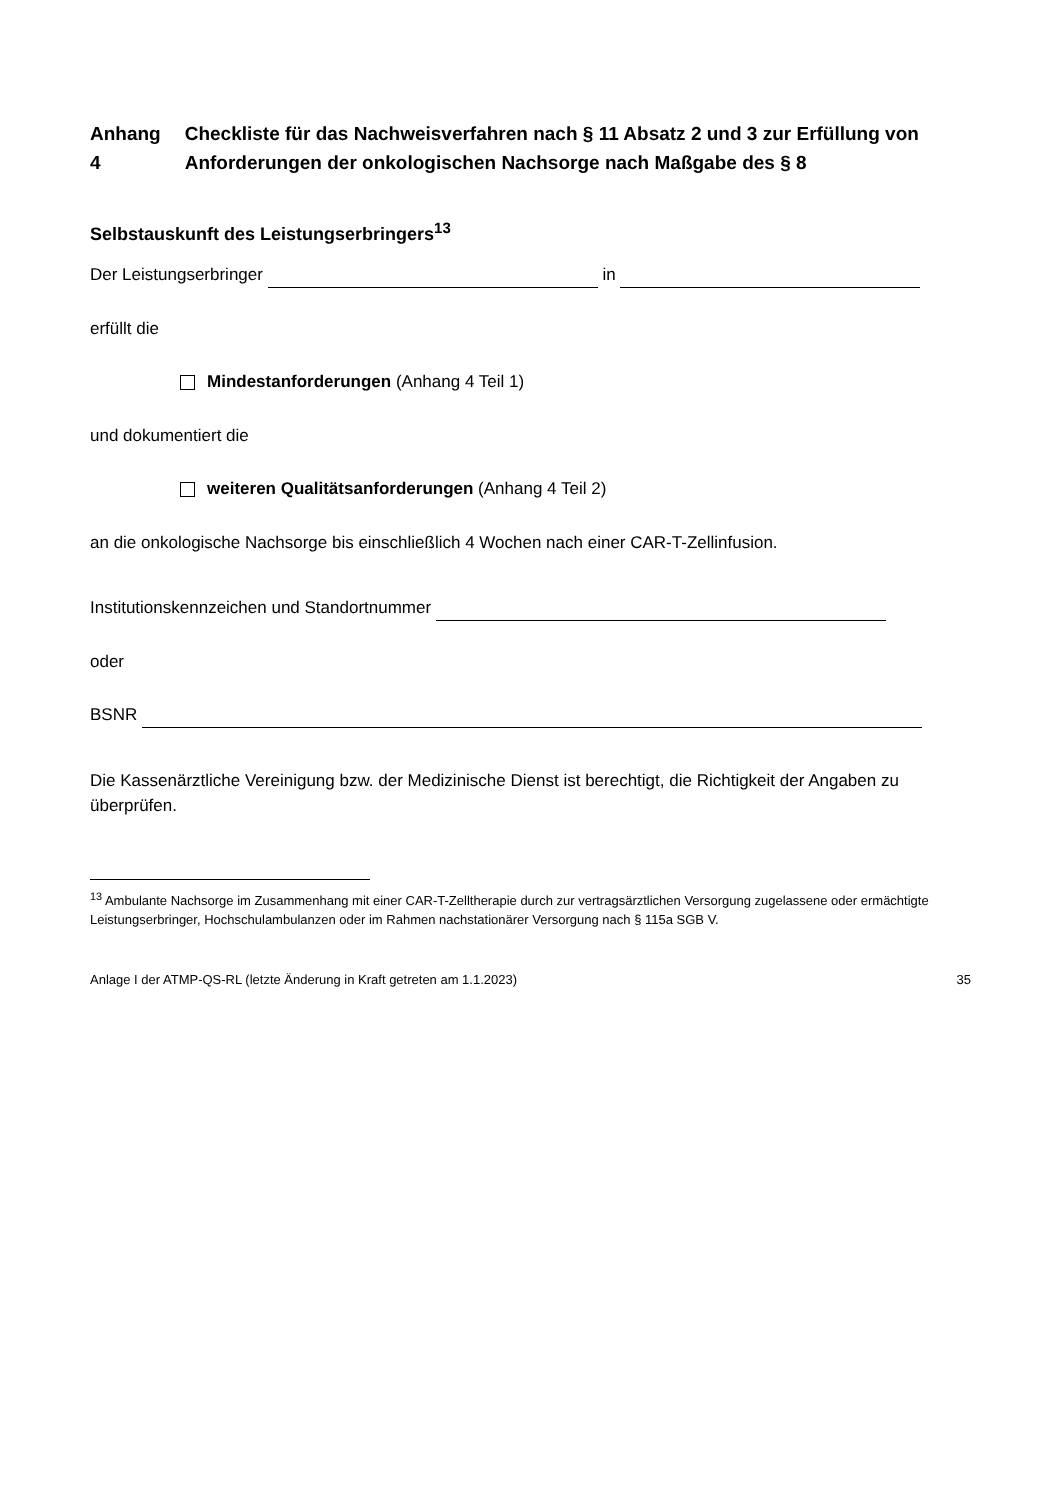Anhang 4 Checkliste für das Nachweisverfahren nach § 11 Absatz 2 und 3 zur Erfüllung von Anforderungen der onkologischen Nachsorge nach Maßgabe des § 8
Selbstauskunft des Leistungserbringers<sup>13</sup>
Der Leistungserbringer in
erfüllt die
Mindestanforderungen (Anhang 4 Teil 1)
und dokumentiert die
weiteren Qualitätsanforderungen (Anhang 4 Teil 2)
an die onkologische Nachsorge bis einschließlich 4 Wochen nach einer CAR-T-Zellinfusion.
Institutionskennzeichen und Standortnummer
oder
BSNR
Die Kassenärztliche Vereinigung bzw. der Medizinische Dienst ist berechtigt, die Richtigkeit der Angaben zu überprüfen.
<sup>13</sup> Ambulante Nachsorge im Zusammenhang mit einer CAR-T-Zelltherapie durch zur vertragsärztlichen Versorgung zugelassene oder ermächtigte Leistungserbringer, Hochschulambulanzen oder im Rahmen nachstationärer Versorgung nach § 115a SGB V.
Anlage I der ATMP-QS-RL (letzte Änderung in Kraft getreten am 1.1.2023) 35